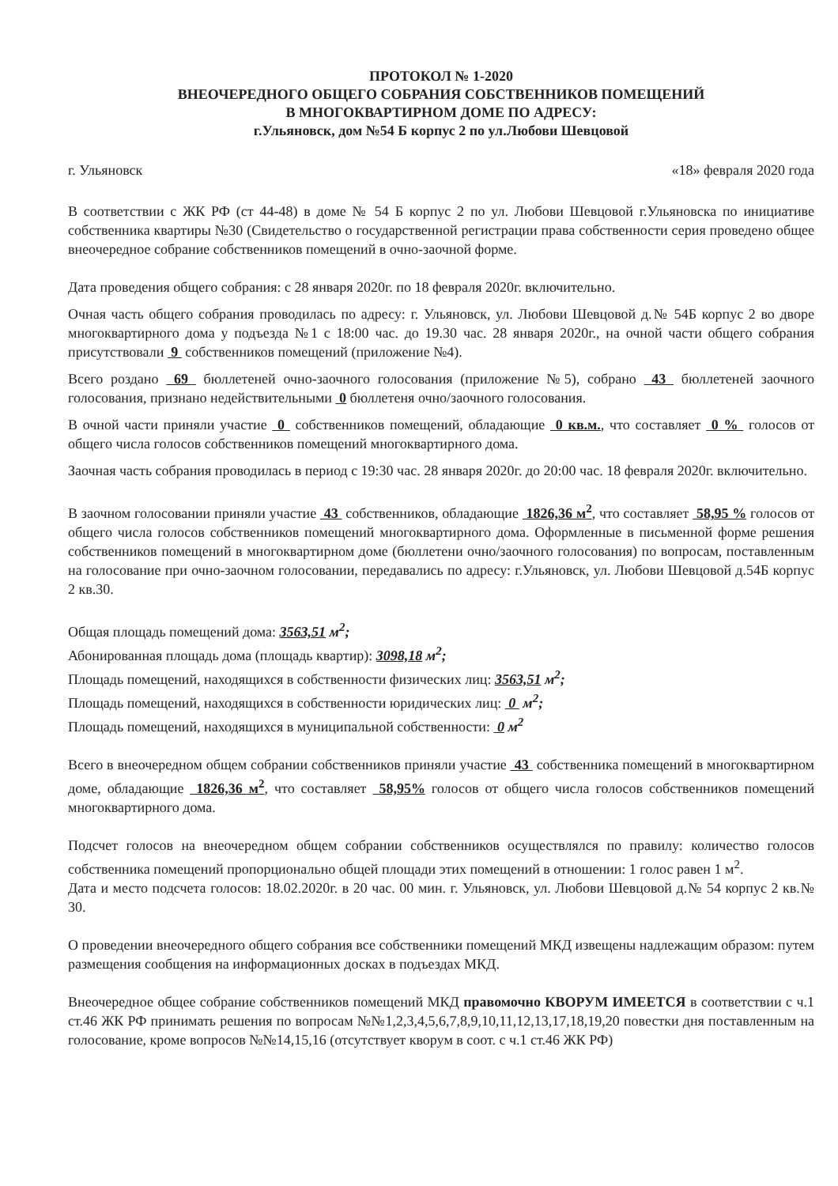ПРОТОКОЛ № 1-2020
ВНЕОЧЕРЕДНОГО ОБЩЕГО СОБРАНИЯ СОБСТВЕННИКОВ ПОМЕЩЕНИЙ
В МНОГОКВАРТИРНОМ ДОМЕ ПО АДРЕСУ:
г.Ульяновск, дом №54 Б корпус 2 по ул.Любови Шевцовой
г. Ульяновск «18» февраля 2020 года
В соответствии с ЖК РФ (ст 44-48) в доме № 54 Б корпус 2 по ул. Любови Шевцовой г.Ульяновска по инициативе собственника квартиры №30 (Свидетельство о государственной регистрации права собственности серия проведено общее внеочередное собрание собственников помещений в очно-заочной форме.
Дата проведения общего собрания: с 28 января 2020г. по 18 февраля 2020г. включительно.
Очная часть общего собрания проводилась по адресу: г. Ульяновск, ул. Любови Шевцовой д.№ 54Б корпус 2 во дворе многоквартирного дома у подъезда №1 с 18:00 час. до 19.30 час. 28 января 2020г., на очной части общего собрания присутствовали 9 собственников помещений (приложение №4).
Всего роздано 69 бюллетеней очно-заочного голосования (приложение №5), собрано 43 бюллетеней заочного голосования, признано недействительными 0 бюллетеня очно/заочного голосования.
В очной части приняли участие 0 собственников помещений, обладающие 0 кв.м., что составляет 0 % голосов от общего числа голосов собственников помещений многоквартирного дома.
Заочная часть собрания проводилась в период с 19:30 час. 28 января 2020г. до 20:00 час. 18 февраля 2020г. включительно.
В заочном голосовании приняли участие 43 собственников, обладающие 1826,36 м<sup>2</sup>, что составляет 58,95 % голосов от общего числа голосов собственников помещений многоквартирного дома. Оформленные в письменной форме решения собственников помещений в многоквартирном доме (бюллетени очно/заочного голосования) по вопросам, поставленным на голосование при очно-заочном голосовании, передавались по адресу: г.Ульяновск, ул. Любови Шевцовой д.54Б корпус 2 кв.30.
Общая площадь помещений дома: 3563,51 м<sup>2</sup>;
Абонированная площадь дома (площадь квартир): 3098,18 м<sup>2</sup>;
Площадь помещений, находящихся в собственности физических лиц: 3563,51 м<sup>2</sup>;
Площадь помещений, находящихся в собственности юридических лиц: 0 м<sup>2</sup>;
Площадь помещений, находящихся в муниципальной собственности: 0 м<sup>2</sup>
Всего в внеочередном общем собрании собственников приняли участие 43 собственника помещений в многоквартирном доме, обладающие 1826,36 м<sup>2</sup>, что составляет 58,95% голосов от общего числа голосов собственников помещений многоквартирного дома.
Подсчет голосов на внеочередном общем собрании собственников осуществлялся по правилу: количество голосов собственника помещений пропорционально общей площади этих помещений в отношении: 1 голос равен 1 м<sup>2</sup>.
Дата и место подсчета голосов: 18.02.2020г. в 20 час. 00 мин. г. Ульяновск, ул. Любови Шевцовой д.№ 54 корпус 2 кв.№ 30.
О проведении внеочередного общего собрания все собственники помещений МКД извещены надлежащим образом: путем размещения сообщения на информационных досках в подъездах МКД.
Внеочередное общее собрание собственников помещений МКД правомочно КВОРУМ ИМЕЕТСЯ в соответствии с ч.1 ст.46 ЖК РФ принимать решения по вопросам №№1,2,3,4,5,6,7,8,9,10,11,12,13,17,18,19,20 повестки дня поставленным на голосование, кроме вопросов №№14,15,16 (отсутствует кворум в соот. с ч.1 ст.46 ЖК РФ)